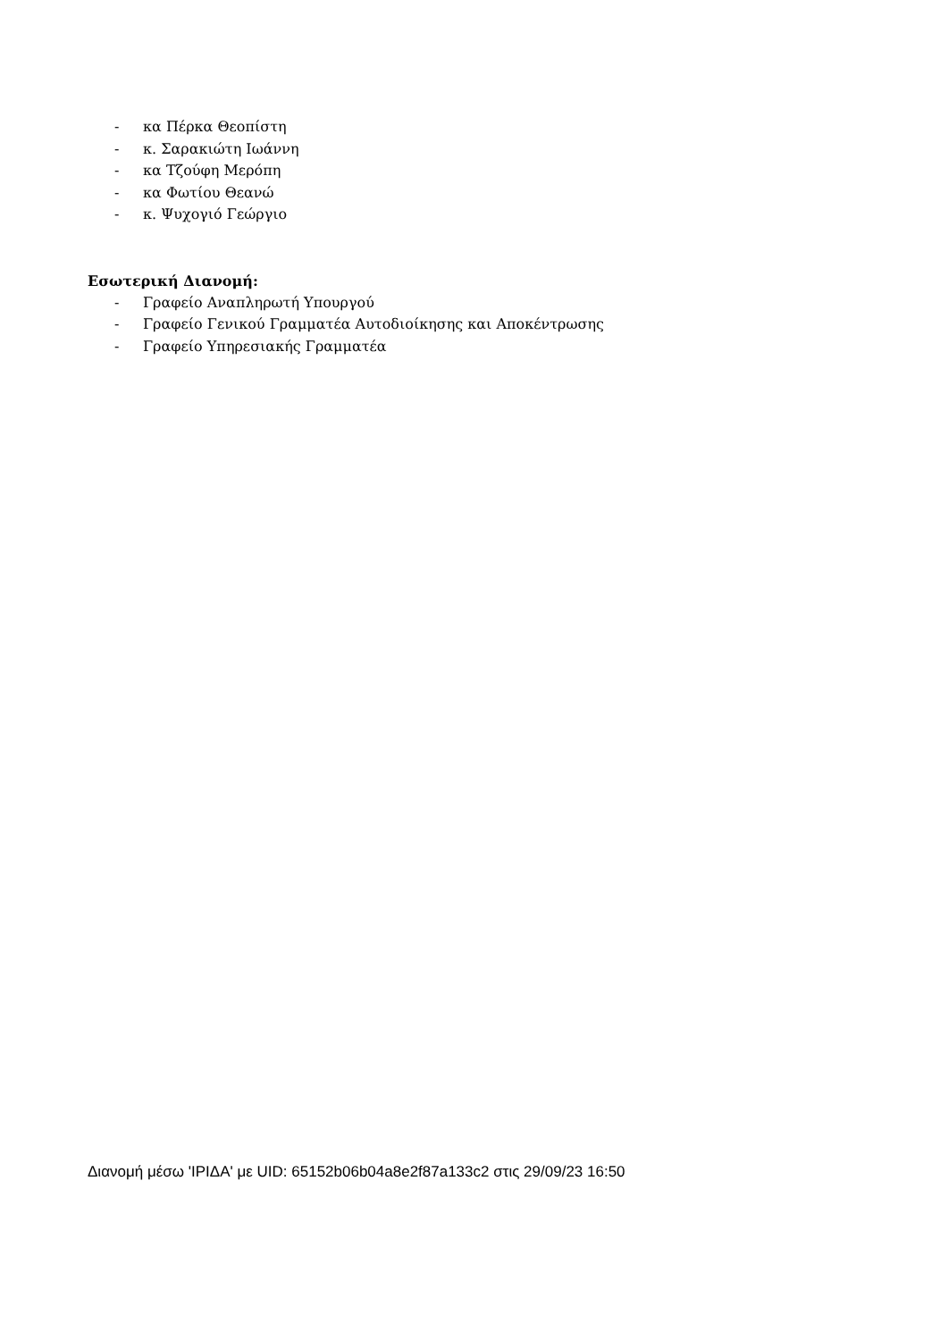- κα Πέρκα Θεοπίστη
- κ. Σαρακιώτη Ιωάννη
- κα Τζούφη Μερόπη
- κα Φωτίου Θεανώ
- κ. Ψυχογιό Γεώργιο
Εσωτερική Διανομή:
- Γραφείο Αναπληρωτή Υπουργού
- Γραφείο Γενικού Γραμματέα Αυτοδιοίκησης και Αποκέντρωσης
- Γραφείο Υπηρεσιακής Γραμματέα
Διανομή μέσω 'ΙΡΙΔΑ' με UID: 65152b06b04a8e2f87a133c2 στις 29/09/23 16:50